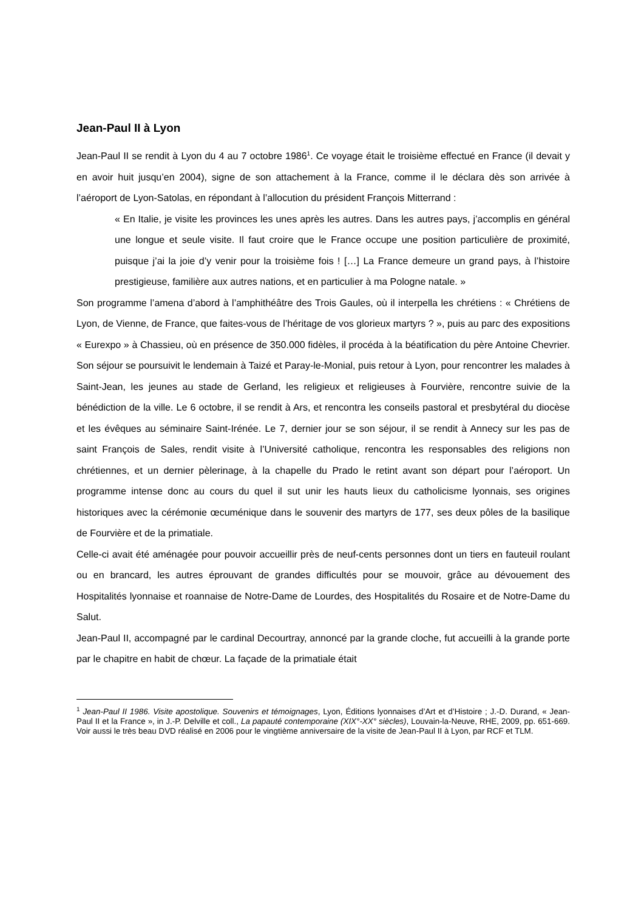Jean-Paul II à Lyon
Jean-Paul II se rendit à Lyon du 4 au 7 octobre 1986<sup>1</sup>. Ce voyage était le troisième effectué en France (il devait y en avoir huit jusqu’en 2004), signe de son attachement à la France, comme il le déclara dès son arrivée à l’aéroport de Lyon-Satolas, en répondant à l’allocution du président François Mitterrand :
« En Italie, je visite les provinces les unes après les autres. Dans les autres pays, j’accomplis en général une longue et seule visite. Il faut croire que le France occupe une position particulière de proximité, puisque j’ai la joie d’y venir pour la troisième fois ! […] La France demeure un grand pays, à l’histoire prestigieuse, familière aux autres nations, et en particulier à ma Pologne natale. »
Son programme l’amena d’abord à l’amphithéâtre des Trois Gaules, où il interpella les chrétiens : « Chrétiens de Lyon, de Vienne, de France, que faites-vous de l’héritage de vos glorieux martyrs ? », puis au parc des expositions « Eurexpo » à Chassieu, où en présence de 350.000 fidèles, il procéda à la béatification du père Antoine Chevrier. Son séjour se poursuivit le lendemain à Taizé et Paray-le-Monial, puis retour à Lyon, pour rencontrer les malades à Saint-Jean, les jeunes au stade de Gerland, les religieux et religieuses à Fourvière, rencontre suivie de la bénédiction de la ville. Le 6 octobre, il se rendit à Ars, et rencontra les conseils pastoral et presbytéral du diocèse et les évêques au séminaire Saint-Irénée. Le 7, dernier jour se son séjour, il se rendit à Annecy sur les pas de saint François de Sales, rendit visite à l’Université catholique, rencontra les responsables des religions non chrétiennes, et un dernier pèlerinage, à la chapelle du Prado le retint avant son départ pour l’aéroport. Un programme intense donc au cours du quel il sut unir les hauts lieux du catholicisme lyonnais, ses origines historiques avec la cérémonie œcuménique dans le souvenir des martyrs de 177, ses deux pôles de la basilique de Fourvière et de la primatiale.
Celle-ci avait été aménagée pour pouvoir accueillir près de neuf-cents personnes dont un tiers en fauteuil roulant ou en brancard, les autres éprouvant de grandes difficultés pour se mouvoir, grâce au dévouement des Hospitalités lyonnaise et roannaise de Notre-Dame de Lourdes, des Hospitalités du Rosaire et de Notre-Dame du Salut.
Jean-Paul II, accompagné par le cardinal Decourtray, annoncé par la grande cloche, fut accueilli à la grande porte par le chapitre en habit de chœur. La façade de la primatiale était
<sup>1</sup> Jean-Paul II 1986. Visite apostolique. Souvenirs et témoignages, Lyon, Éditions lyonnaises d’Art et d’Histoire ; J.-D. Durand, « Jean-Paul II et la France », in J.-P. Delville et coll., La papauté contemporaine (XIX°-XX° siècles), Louvain-la-Neuve, RHE, 2009, pp. 651-669. Voir aussi le très beau DVD réalisé en 2006 pour le vingtième anniversaire de la visite de Jean-Paul II à Lyon, par RCF et TLM.